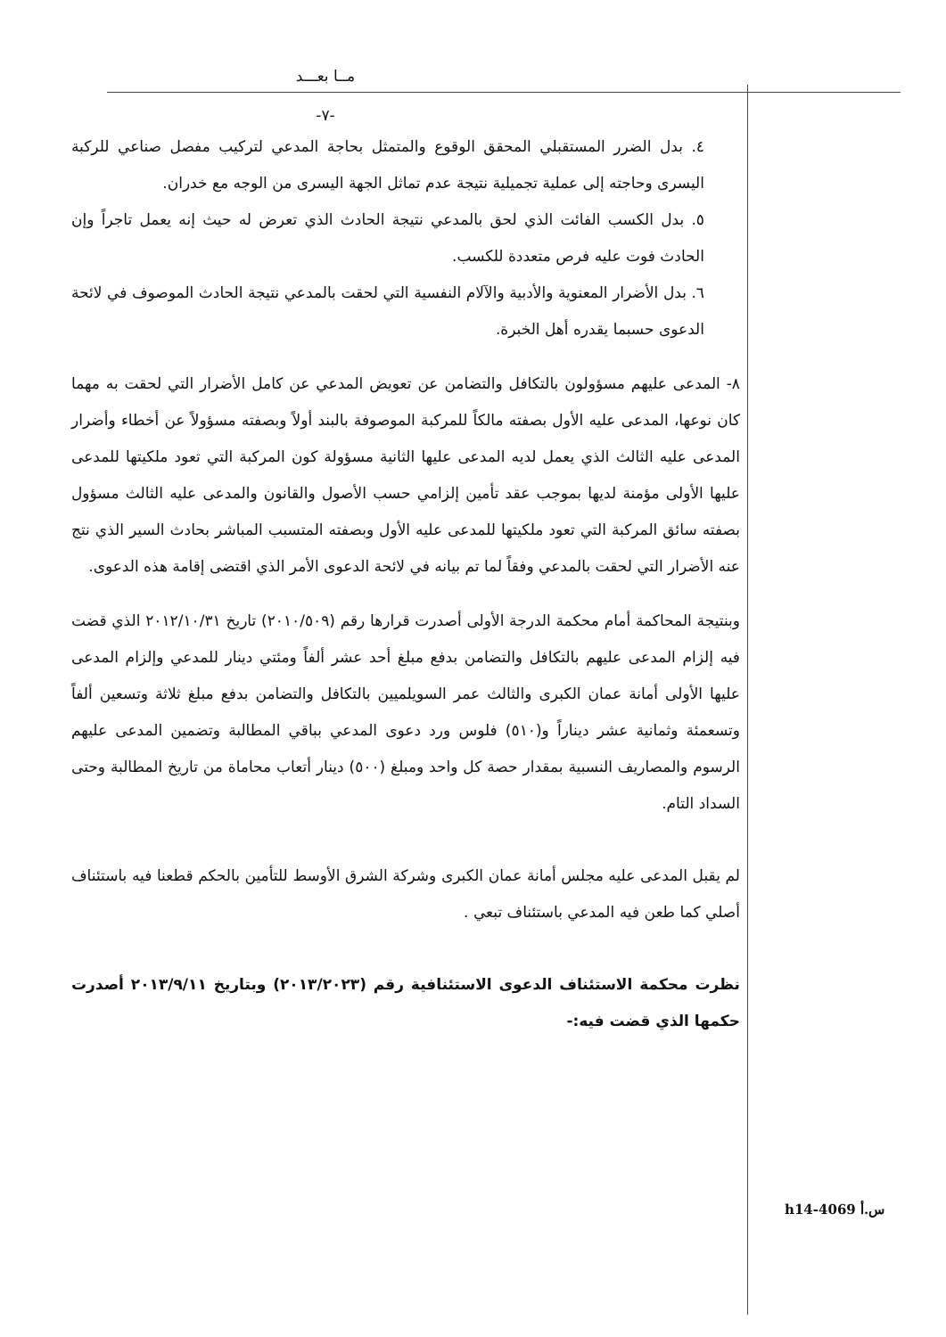مــا بعـــد
-٧-
٤. بدل الضرر المستقبلي المحقق الوقوع والمتمثل بحاجة المدعي لتركيب مفصل صناعي للركبة اليسرى وحاجته إلى عملية تجميلية نتيجة عدم تماثل الجهة اليسرى من الوجه مع خدران.
٥. بدل الكسب الفائت الذي لحق بالمدعي نتيجة الحادث الذي تعرض له حيث إنه يعمل تاجراً وإن الحادث فوت عليه فرص متعددة للكسب.
٦. بدل الأضرار المعنوية والأدبية والآلام النفسية التي لحقت بالمدعي نتيجة الحادث الموصوف في لائحة الدعوى حسبما يقدره أهل الخبرة.
٨- المدعى عليهم مسؤولون بالتكافل والتضامن عن تعويض المدعي عن كامل الأضرار التي لحقت به مهما كان نوعها، المدعى عليه الأول بصفته مالكاً للمركبة الموصوفة بالبند أولاً وبصفته مسؤولاً عن أخطاء وأضرار المدعى عليه الثالث الذي يعمل لديه المدعى عليها الثانية مسؤولة كون المركبة التي تعود ملكيتها للمدعى عليها الأولى مؤمنة لديها بموجب عقد تأمين إلزامي حسب الأصول والقانون والمدعى عليه الثالث مسؤول بصفته سائق المركبة التي تعود ملكيتها للمدعى عليه الأول وبصفته المتسبب المباشر بحادث السير الذي نتج عنه الأضرار التي لحقت بالمدعي وفقاً لما تم بيانه في لائحة الدعوى الأمر الذي اقتضى إقامة هذه الدعوى.
وبنتيجة المحاكمة أمام محكمة الدرجة الأولى أصدرت قرارها رقم (٢٠١٠/٥٠٩) تاريخ ٢٠١٢/١٠/٣١ الذي قضت فيه إلزام المدعى عليهم بالتكافل والتضامن بدفع مبلغ أحد عشر ألفاً ومئتي دينار للمدعي وإلزام المدعى عليها الأولى أمانة عمان الكبرى والثالث عمر السويلميين بالتكافل والتضامن بدفع مبلغ ثلاثة وتسعين ألفاً وتسعمئة وثمانية عشر ديناراً و(٥١٠) فلوس ورد دعوى المدعي بباقي المطالبة وتضمين المدعى عليهم الرسوم والمصاريف النسبية بمقدار حصة كل واحد ومبلغ (٥٠٠) دينار أتعاب محاماة من تاريخ المطالبة وحتى السداد التام.
لم يقبل المدعى عليه مجلس أمانة عمان الكبرى وشركة الشرق الأوسط للتأمين بالحكم قطعنا فيه باستئناف أصلي كما طعن فيه المدعي باستئناف تبعي .
نظرت محكمة الاستئناف الدعوى الاستئنافية رقم (٢٠١٣/٢٠٢٣) وبتاريخ ٢٠١٣/٩/١١ أصدرت حكمها الذي قضت فيه:-
h14-4069 س.أ